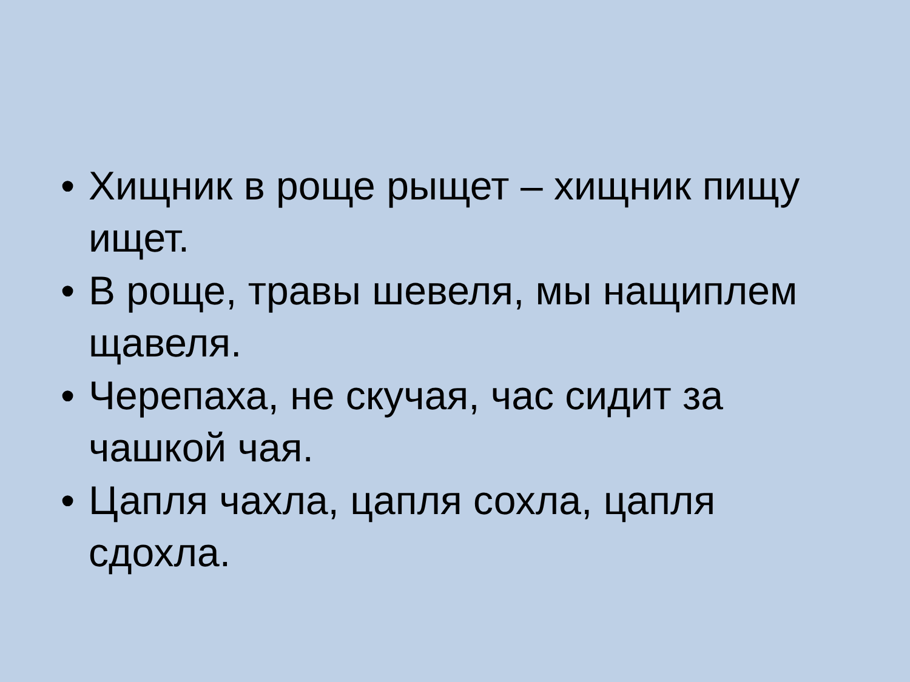• Хищник в роще рыщет – хищник пищу ищет.
• В роще, травы шевеля, мы нащиплем щавеля.
• Черепаха, не скучая, час сидит за чашкой чая.
• Цапля чахла, цапля сохла, цапля сдохла.